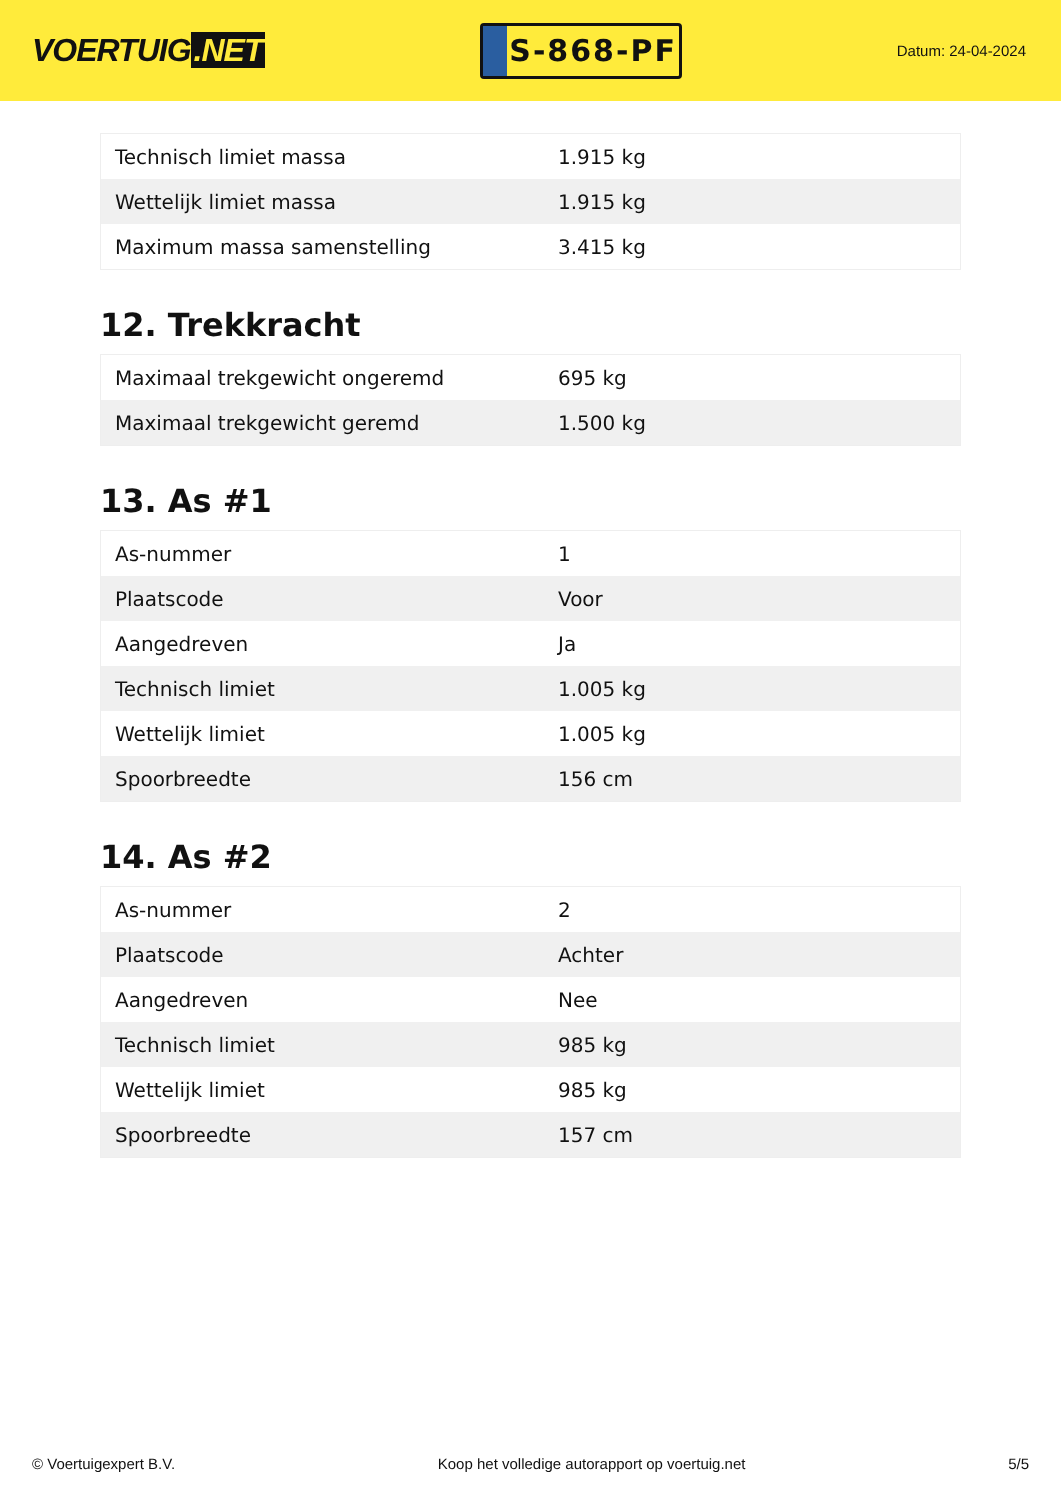VOERTUIG.NET
S-868-PF
Datum: 24-04-2024
| Technisch limiet massa | 1.915 kg |
| Wettelijk limiet massa | 1.915 kg |
| Maximum massa samenstelling | 3.415 kg |
12. Trekkracht
| Maximaal trekgewicht ongeremd | 695 kg |
| Maximaal trekgewicht geremd | 1.500 kg |
13. As #1
| As-nummer | 1 |
| Plaatscode | Voor |
| Aangedreven | Ja |
| Technisch limiet | 1.005 kg |
| Wettelijk limiet | 1.005 kg |
| Spoorbreedte | 156 cm |
14. As #2
| As-nummer | 2 |
| Plaatscode | Achter |
| Aangedreven | Nee |
| Technisch limiet | 985 kg |
| Wettelijk limiet | 985 kg |
| Spoorbreedte | 157 cm |
© Voertuigexpert B.V. Koop het volledige autorapport op voertuig.net 5/5